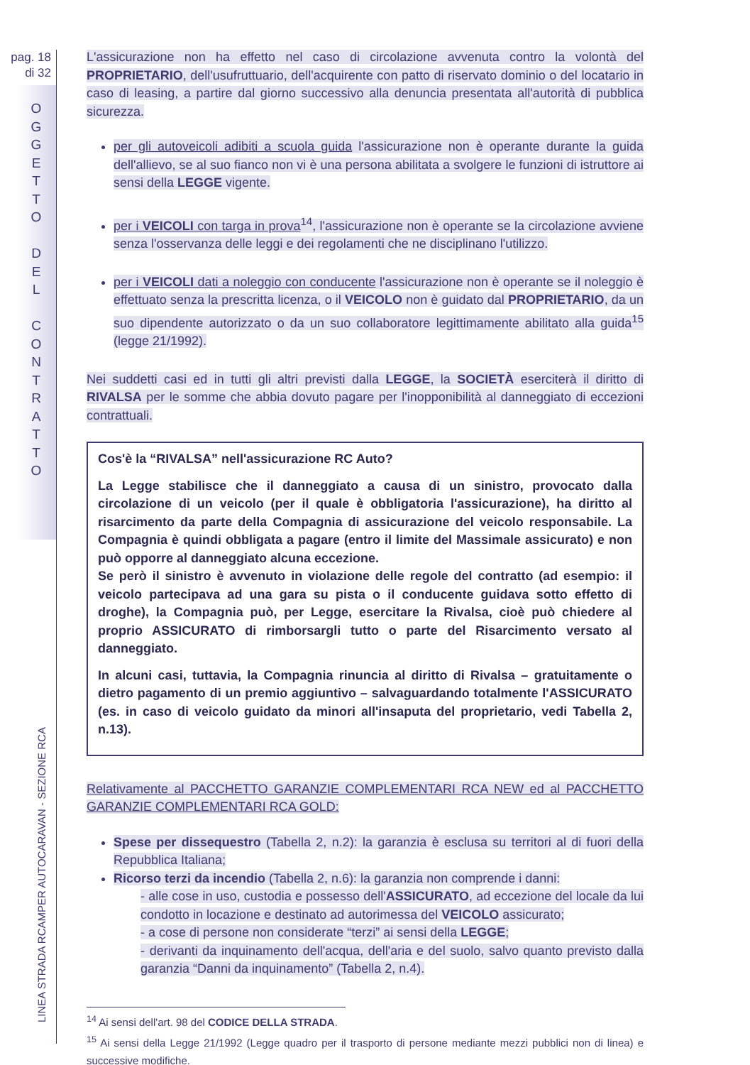pag. 18
di 32
O
G
G
E
T
T
O
D
E
L
C
O
N
T
R
A
T
T
O
LINEA STRADA RCAMPER AUTOCARAVAN - SEZIONE RCA
L'assicurazione non ha effetto nel caso di circolazione avvenuta contro la volontà del PROPRIETARIO, dell'usufruttuario, dell'acquirente con patto di riservato dominio o del locatario in caso di leasing, a partire dal giorno successivo alla denuncia presentata all'autorità di pubblica sicurezza.
per gli autoveicoli adibiti a scuola guida l'assicurazione non è operante durante la guida dell'allievo, se al suo fianco non vi è una persona abilitata a svolgere le funzioni di istruttore ai sensi della LEGGE vigente.
per i VEICOLI con targa in prova<sup>14</sup>, l'assicurazione non è operante se la circolazione avviene senza l'osservanza delle leggi e dei regolamenti che ne disciplinano l'utilizzo.
per i VEICOLI dati a noleggio con conducente l'assicurazione non è operante se il noleggio è effettuato senza la prescritta licenza, o il VEICOLO non è guidato dal PROPRIETARIO, da un suo dipendente autorizzato o da un suo collaboratore legittimamente abilitato alla guida<sup>15</sup> (legge 21/1992).
Nei suddetti casi ed in tutti gli altri previsti dalla LEGGE, la SOCIETÀ eserciterà il diritto di RIVALSA per le somme che abbia dovuto pagare per l'inopponibilità al danneggiato di eccezioni contrattuali.
Cos'è la “RIVALSA” nell'assicurazione RC Auto?
La Legge stabilisce che il danneggiato a causa di un sinistro, provocato dalla circolazione di un veicolo (per il quale è obbligatoria l'assicurazione), ha diritto al risarcimento da parte della Compagnia di assicurazione del veicolo responsabile. La Compagnia è quindi obbligata a pagare (entro il limite del Massimale assicurato) e non può opporre al danneggiato alcuna eccezione.
Se però il sinistro è avvenuto in violazione delle regole del contratto (ad esempio: il veicolo partecipava ad una gara su pista o il conducente guidava sotto effetto di droghe), la Compagnia può, per Legge, esercitare la Rivalsa, cioè può chiedere al proprio ASSICURATO di rimborsargli tutto o parte del Risarcimento versato al danneggiato.
In alcuni casi, tuttavia, la Compagnia rinuncia al diritto di Rivalsa – gratuitamente o dietro pagamento di un premio aggiuntivo – salvaguardando totalmente l'ASSICURATO (es. in caso di veicolo guidato da minori all'insaputa del proprietario, vedi Tabella 2, n.13).
Relativamente al PACCHETTO GARANZIE COMPLEMENTARI RCA NEW ed al PACCHETTO GARANZIE COMPLEMENTARI RCA GOLD:
Spese per dissequestro (Tabella 2, n.2): la garanzia è esclusa su territori al di fuori della Repubblica Italiana;
Ricorso terzi da incendio (Tabella 2, n.6): la garanzia non comprende i danni:
- alle cose in uso, custodia e possesso dell'ASSICURATO, ad eccezione del locale da lui condotto in locazione e destinato ad autorimessa del VEICOLO assicurato;
- a cose di persone non considerate “terzi” ai sensi della LEGGE;
- derivanti da inquinamento dell'acqua, dell'aria e del suolo, salvo quanto previsto dalla garanzia “Danni da inquinamento” (Tabella 2, n.4).
<sup>14</sup> Ai sensi dell'art. 98 del CODICE DELLA STRADA.
<sup>15</sup> Ai sensi della Legge 21/1992 (Legge quadro per il trasporto di persone mediante mezzi pubblici non di linea) e successive modifiche.